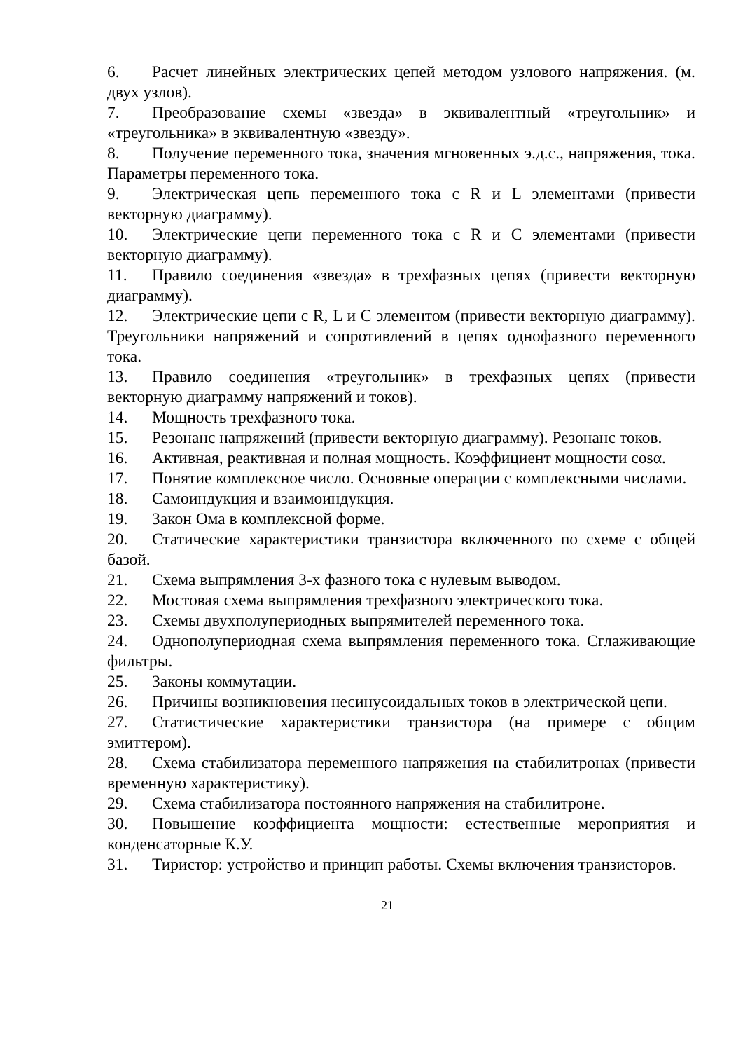6. Расчет линейных электрических цепей методом узлового напряжения. (м. двух узлов).
7. Преобразование схемы «звезда» в эквивалентный «треугольник» и «треугольника» в эквивалентную «звезду».
8. Получение переменного тока, значения мгновенных э.д.с., напряжения, тока. Параметры переменного тока.
9. Электрическая цепь переменного тока с R и L элементами (привести векторную диаграмму).
10. Электрические цепи переменного тока с R и C элементами (привести векторную диаграмму).
11. Правило соединения «звезда» в трехфазных цепях (привести векторную диаграмму).
12. Электрические цепи с R, L и C элементом (привести векторную диаграмму). Треугольники напряжений и сопротивлений в цепях однофазного переменного тока.
13. Правило соединения «треугольник» в трехфазных цепях (привести векторную диаграмму напряжений и токов).
14. Мощность трехфазного тока.
15. Резонанс напряжений (привести векторную диаграмму). Резонанс токов.
16. Активная, реактивная и полная мощность. Коэффициент мощности cosα.
17. Понятие комплексное число. Основные операции с комплексными числами.
18. Самоиндукция и взаимоиндукция.
19. Закон Ома в комплексной форме.
20. Статические характеристики транзистора включенного по схеме с общей базой.
21. Схема выпрямления 3-х фазного тока с нулевым выводом.
22. Мостовая схема выпрямления трехфазного электрического тока.
23. Схемы двухполупериодных выпрямителей переменного тока.
24. Однополупериодная схема выпрямления переменного тока. Сглаживающие фильтры.
25. Законы коммутации.
26. Причины возникновения несинусоидальных токов в электрической цепи.
27. Статистические характеристики транзистора (на примере с общим эмиттером).
28. Схема стабилизатора переменного напряжения на стабилитронах (привести временную характеристику).
29. Схема стабилизатора постоянного напряжения на стабилитроне.
30. Повышение коэффициента мощности: естественные мероприятия и конденсаторные К.У.
31. Тиристор: устройство и принцип работы. Схемы включения транзисторов.
21